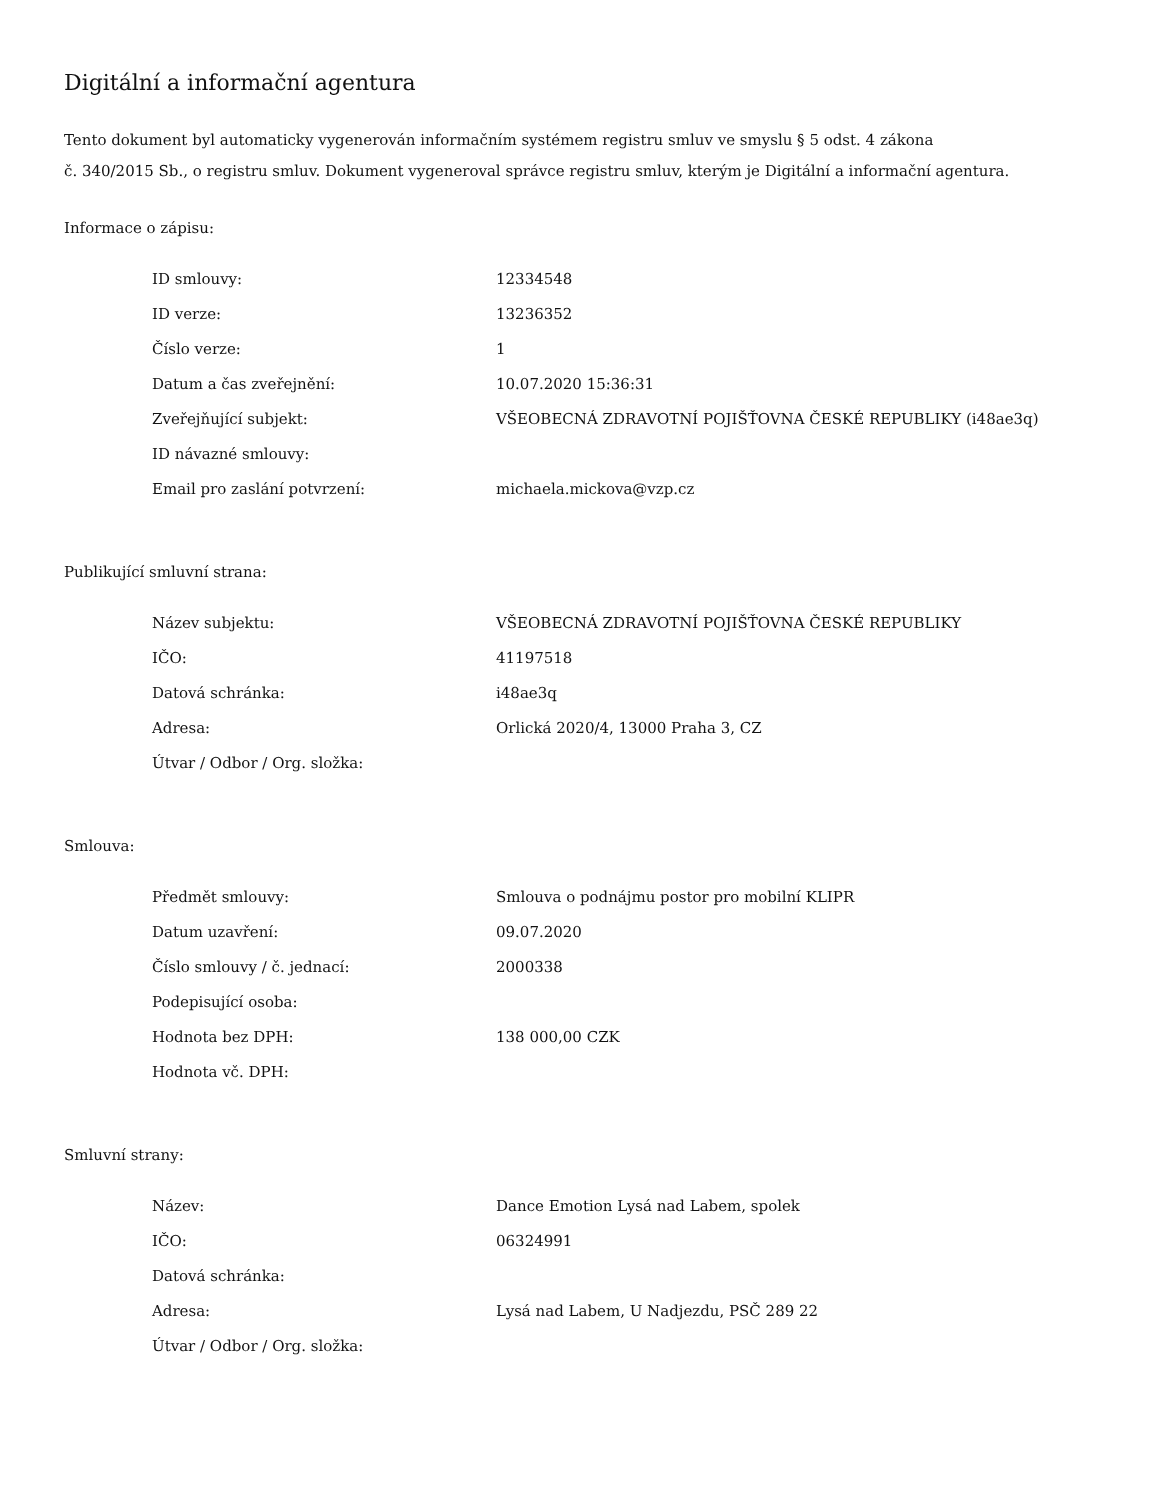Digitální a informační agentura
Tento dokument byl automaticky vygenerován informačním systémem registru smluv ve smyslu § 5 odst. 4 zákona
č. 340/2015 Sb., o registru smluv. Dokument vygeneroval správce registru smluv, kterým je Digitální a informační agentura.
Informace o zápisu:
| ID smlouvy: | 12334548 |
| ID verze: | 13236352 |
| Číslo verze: | 1 |
| Datum a čas zveřejnění: | 10.07.2020 15:36:31 |
| Zveřejňující subjekt: | VŠEOBECNÁ ZDRAVOTNÍ POJIŠŤOVNA ČESKÉ REPUBLIKY (i48ae3q) |
| ID návazné smlouvy: | |
| Email pro zaslání potvrzení: | michaela.mickova@vzp.cz |
Publikující smluvní strana:
| Název subjektu: | VŠEOBECNÁ ZDRAVOTNÍ POJIŠŤOVNA ČESKÉ REPUBLIKY |
| IČO: | 41197518 |
| Datová schránka: | i48ae3q |
| Adresa: | Orlická 2020/4, 13000 Praha 3, CZ |
| Útvar / Odbor / Org. složka: | |
Smlouva:
| Předmět smlouvy: | Smlouva o podnájmu postor pro mobilní KLIPR |
| Datum uzavření: | 09.07.2020 |
| Číslo smlouvy / č. jednací: | 2000338 |
| Podepisující osoba: | |
| Hodnota bez DPH: | 138 000,00 CZK |
| Hodnota vč. DPH: | |
Smluvní strany:
| Název: | Dance Emotion Lysá nad Labem, spolek |
| IČO: | 06324991 |
| Datová schránka: | |
| Adresa: | Lysá nad Labem, U Nadjezdu, PSČ 289 22 |
| Útvar / Odbor / Org. složka: | |